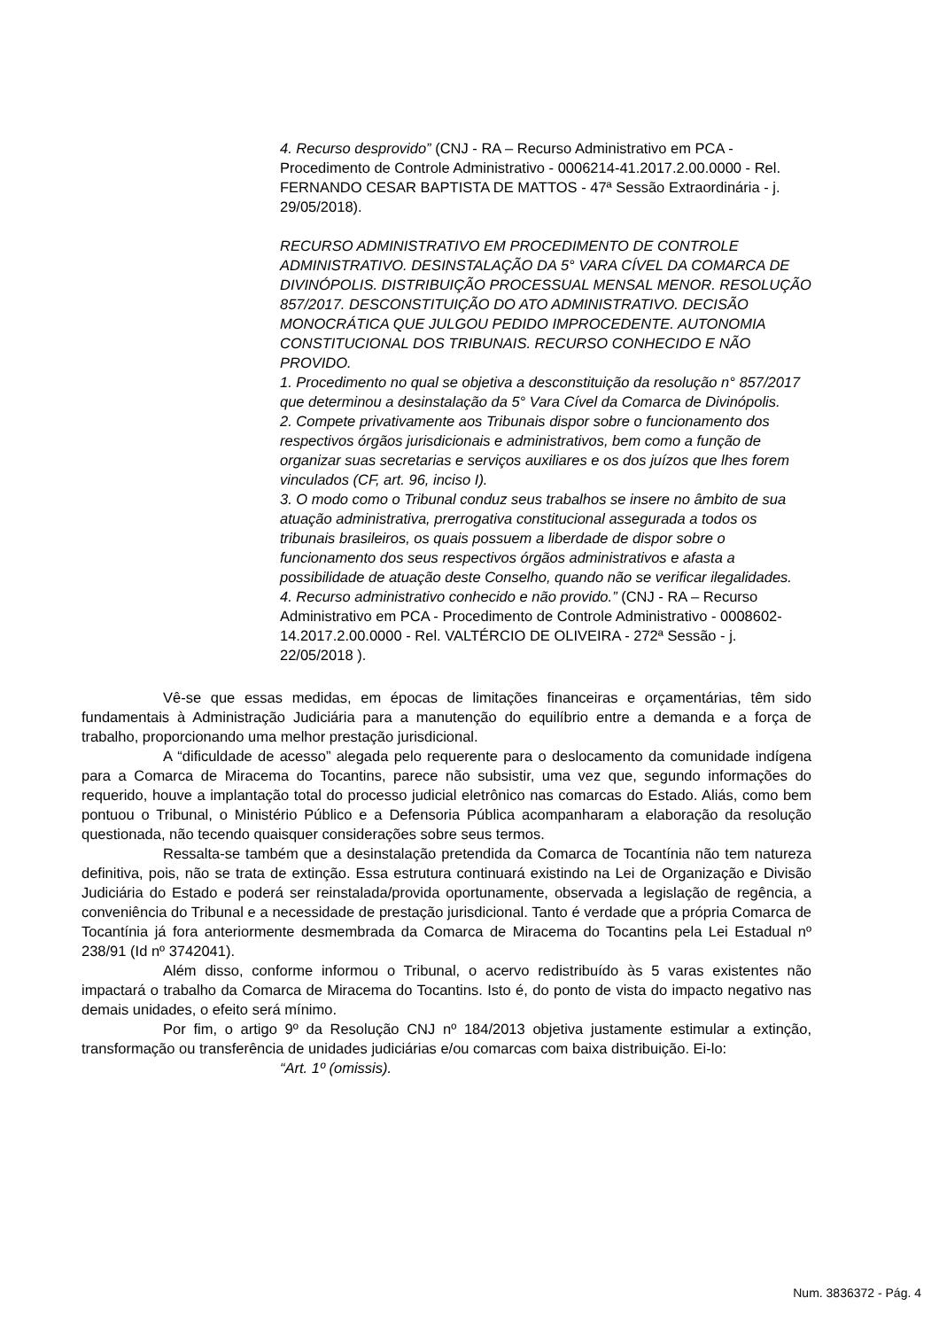4. Recurso desprovido” (CNJ - RA – Recurso Administrativo em PCA - Procedimento de Controle Administrativo - 0006214-41.2017.2.00.0000 - Rel. FERNANDO CESAR BAPTISTA DE MATTOS - 47ª Sessão Extraordinária - j. 29/05/2018).
RECURSO ADMINISTRATIVO EM PROCEDIMENTO DE CONTROLE ADMINISTRATIVO. DESINSTALAÇÃO DA 5° VARA CÍVEL DA COMARCA DE DIVINÓPOLIS. DISTRIBUIÇÃO PROCESSUAL MENSAL MENOR. RESOLUÇÃO 857/2017. DESCONSTITUIÇÃO DO ATO ADMINISTRATIVO. DECISÃO MONOCRÁTICA QUE JULGOU PEDIDO IMPROCEDENTE. AUTONOMIA CONSTITUCIONAL DOS TRIBUNAIS. RECURSO CONHECIDO E NÃO PROVIDO.
1. Procedimento no qual se objetiva a desconstituição da resolução n° 857/2017 que determinou a desinstalação da 5° Vara Cível da Comarca de Divinópolis.
2. Compete privativamente aos Tribunais dispor sobre o funcionamento dos respectivos órgãos jurisdicionais e administrativos, bem como a função de organizar suas secretarias e serviços auxiliares e os dos juízos que lhes forem vinculados (CF, art. 96, inciso I).
3. O modo como o Tribunal conduz seus trabalhos se insere no âmbito de sua atuação administrativa, prerrogativa constitucional assegurada a todos os tribunais brasileiros, os quais possuem a liberdade de dispor sobre o funcionamento dos seus respectivos órgãos administrativos e afasta a possibilidade de atuação deste Conselho, quando não se verificar ilegalidades.
4. Recurso administrativo conhecido e não provido.” (CNJ - RA – Recurso Administrativo em PCA - Procedimento de Controle Administrativo - 0008602-14.2017.2.00.0000 - Rel. VALTÉRCIO DE OLIVEIRA - 272ª Sessão - j. 22/05/2018 ).
Vê-se que essas medidas, em épocas de limitações financeiras e orçamentárias, têm sido fundamentais à Administração Judiciária para a manutenção do equilíbrio entre a demanda e a força de trabalho, proporcionando uma melhor prestação jurisdicional.
A “dificuldade de acesso” alegada pelo requerente para o deslocamento da comunidade indígena para a Comarca de Miracema do Tocantins, parece não subsistir, uma vez que, segundo informações do requerido, houve a implantação total do processo judicial eletrônico nas comarcas do Estado. Aliás, como bem pontuou o Tribunal, o Ministério Público e a Defensoria Pública acompanharam a elaboração da resolução questionada, não tecendo quaisquer considerações sobre seus termos.
Ressalta-se também que a desinstalação pretendida da Comarca de Tocantínia não tem natureza definitiva, pois, não se trata de extinção. Essa estrutura continuará existindo na Lei de Organização e Divisão Judiciária do Estado e poderá ser reinstalada/provida oportunamente, observada a legislação de regência, a conveniência do Tribunal e a necessidade de prestação jurisdicional. Tanto é verdade que a própria Comarca de Tocantínia já fora anteriormente desmembrada da Comarca de Miracema do Tocantins pela Lei Estadual nº 238/91 (Id nº 3742041).
Além disso, conforme informou o Tribunal, o acervo redistribuído às 5 varas existentes não impactará o trabalho da Comarca de Miracema do Tocantins. Isto é, do ponto de vista do impacto negativo nas demais unidades, o efeito será mínimo.
Por fim, o artigo 9º da Resolução CNJ nº 184/2013 objetiva justamente estimular a extinção, transformação ou transferência de unidades judiciárias e/ou comarcas com baixa distribuição. Ei-lo:
“Art. 1º (omissis).
Num. 3836372 - Pág. 4